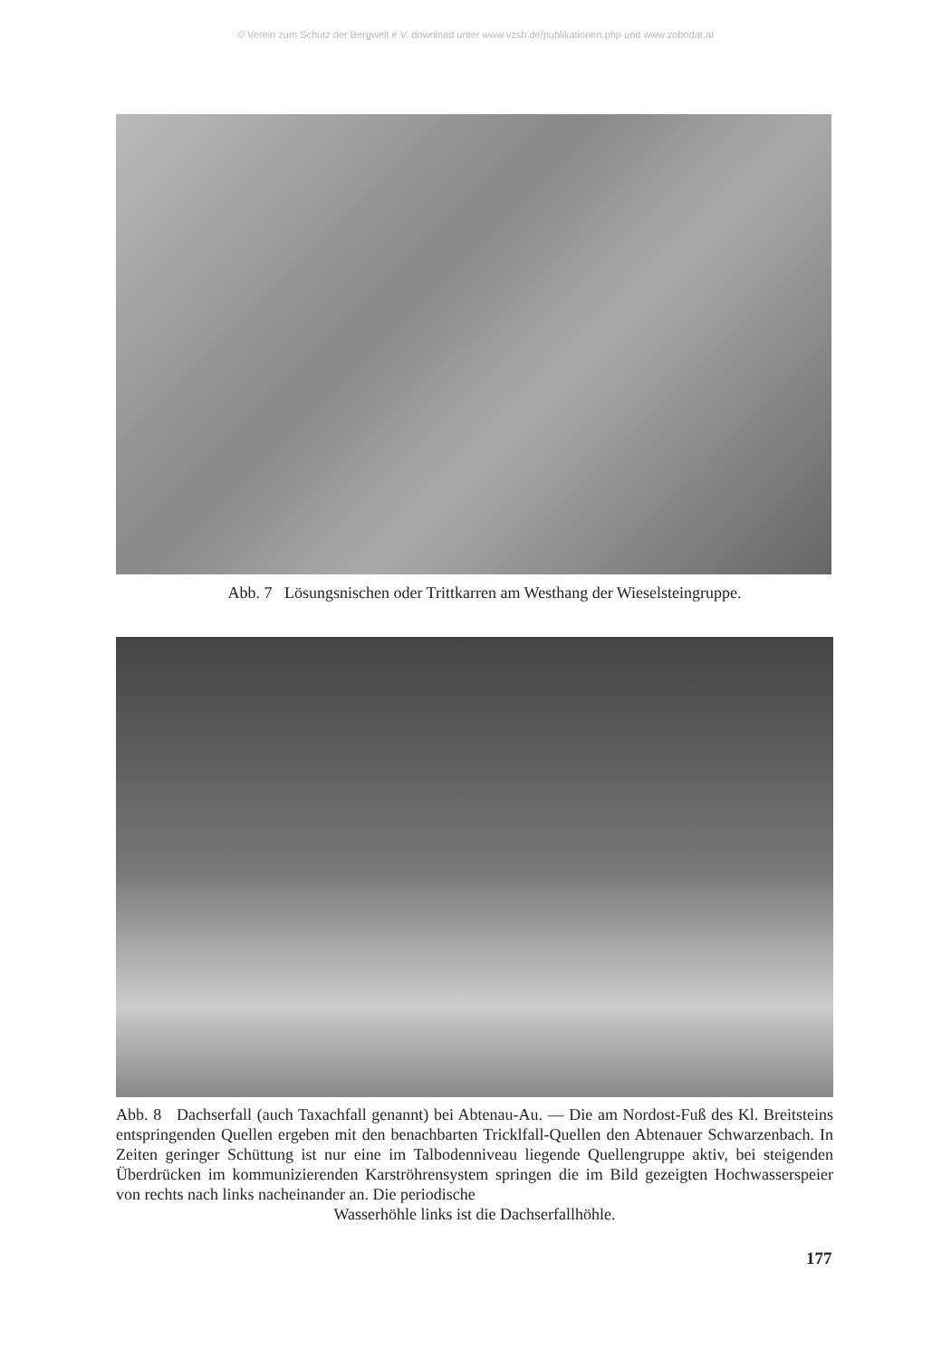© Verein zum Schutz der Bergwelt e.V. download unter www.vzsb.de/publikationen.php und www.zobodat.at
Abb. 7 Lösungsnischen oder Trittkarren am Westhang der Wieselsteingruppe.
Abb. 8 Dachserfall (auch Taxachfall genannt) bei Abtenau-Au. — Die am Nordost-Fuß des Kl. Breitsteins entspringenden Quellen ergeben mit den benachbarten Tricklfall-Quellen den Abtenauer Schwarzenbach. In Zeiten geringer Schüttung ist nur eine im Talbodenniveau liegende Quellengruppe aktiv, bei steigenden Überdrücken im kommunizierenden Karströhrensystem springen die im Bild gezeigten Hochwasserspeier von rechts nach links nacheinander an. Die periodische
Wasserhöhle links ist die Dachserfallhöhle.
177